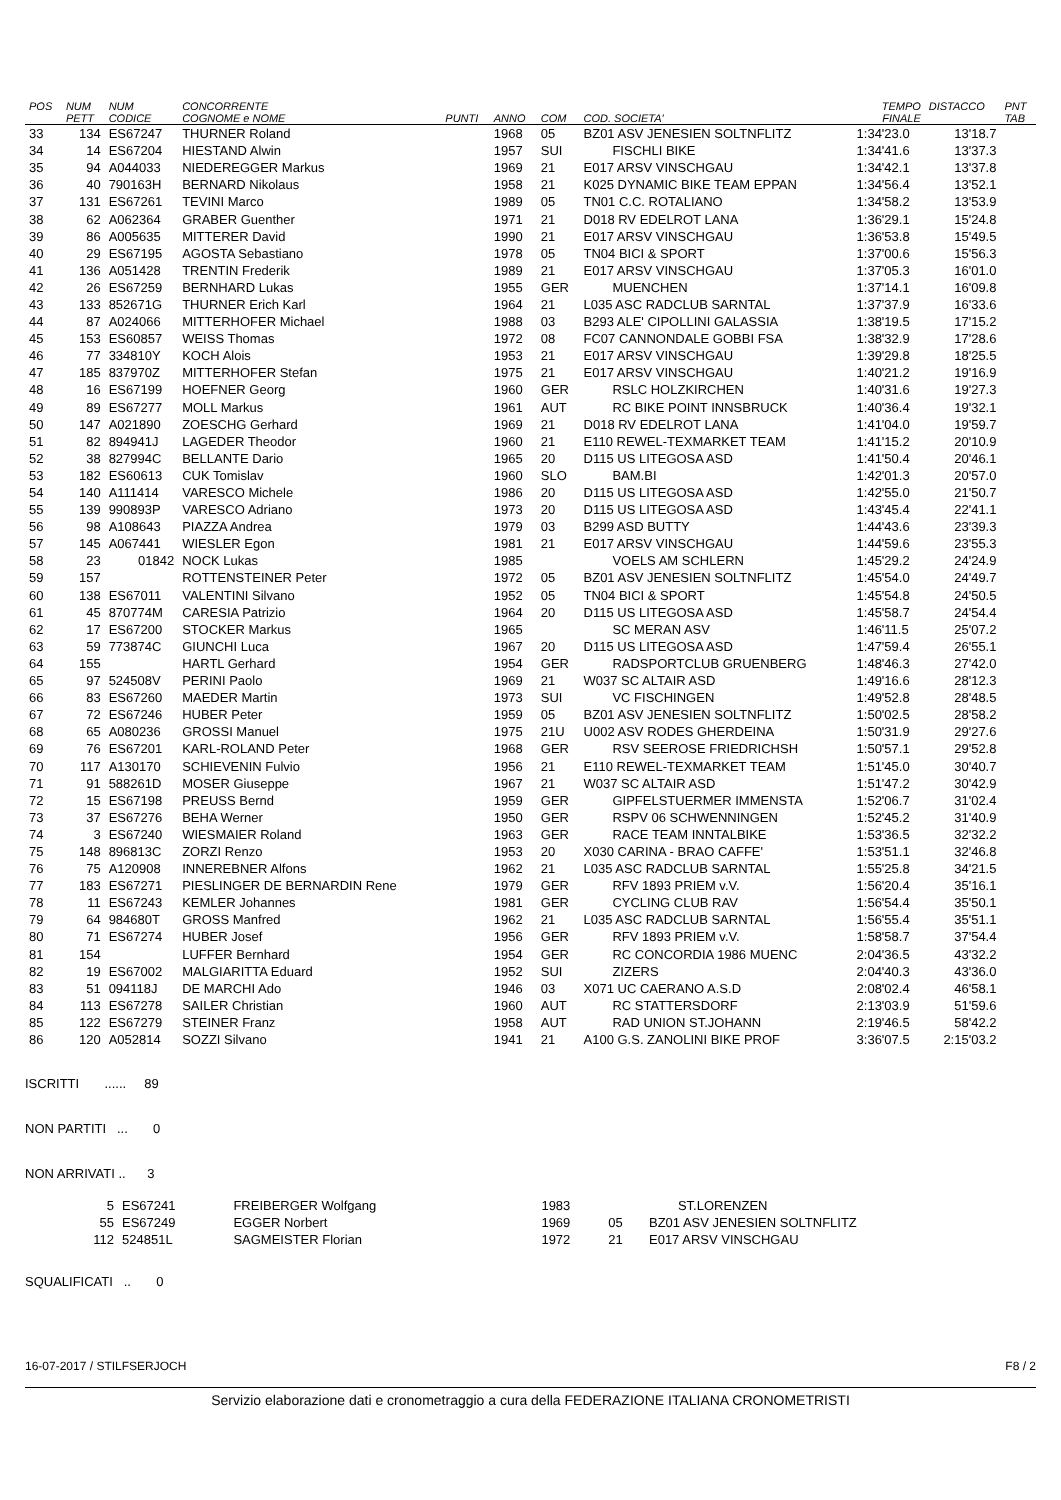| POS | NUM PETT | NUM CODICE | CONCORRENTE COGNOME e NOME | PUNTI | ANNO | COM | COD. SOCIETA' | TEMPO FINALE | DISTACCO | PNT TAB |
| --- | --- | --- | --- | --- | --- | --- | --- | --- | --- | --- |
| 33 | 134 | ES67247 | THURNER Roland | | 1968 | 05 | BZ01 ASV JENESIEN SOLTNFLITZ | 1:34'23.0 | 13'18.7 | |
| 34 | 14 | ES67204 | HIESTAND Alwin | | 1957 | SUI | FISCHLI BIKE | 1:34'41.6 | 13'37.3 | |
| 35 | 94 | A044033 | NIEDEREGGER Markus | | 1969 | 21 | E017 ARSV VINSCHGAU | 1:34'42.1 | 13'37.8 | |
| 36 | 40 | 790163H | BERNARD Nikolaus | | 1958 | 21 | K025 DYNAMIC BIKE TEAM EPPAN | 1:34'56.4 | 13'52.1 | |
| 37 | 131 | ES67261 | TEVINI Marco | | 1989 | 05 | TN01 C.C. ROTALIANO | 1:34'58.2 | 13'53.9 | |
| 38 | 62 | A062364 | GRABER Guenther | | 1971 | 21 | D018 RV EDELROT LANA | 1:36'29.1 | 15'24.8 | |
| 39 | 86 | A005635 | MITTERER David | | 1990 | 21 | E017 ARSV VINSCHGAU | 1:36'53.8 | 15'49.5 | |
| 40 | 29 | ES67195 | AGOSTA Sebastiano | | 1978 | 05 | TN04 BICI & SPORT | 1:37'00.6 | 15'56.3 | |
| 41 | 136 | A051428 | TRENTIN Frederik | | 1989 | 21 | E017 ARSV VINSCHGAU | 1:37'05.3 | 16'01.0 | |
| 42 | 26 | ES67259 | BERNHARD Lukas | | 1955 | GER | MUENCHEN | 1:37'14.1 | 16'09.8 | |
| 43 | 133 | 852671G | THURNER Erich Karl | | 1964 | 21 | L035 ASC RADCLUB SARNTAL | 1:37'37.9 | 16'33.6 | |
| 44 | 87 | A024066 | MITTERHOFER Michael | | 1988 | 03 | B293 ALE' CIPOLLINI GALASSIA | 1:38'19.5 | 17'15.2 | |
| 45 | 153 | ES60857 | WEISS Thomas | | 1972 | 08 | FC07 CANNONDALE GOBBI FSA | 1:38'32.9 | 17'28.6 | |
| 46 | 77 | 334810Y | KOCH Alois | | 1953 | 21 | E017 ARSV VINSCHGAU | 1:39'29.8 | 18'25.5 | |
| 47 | 185 | 837970Z | MITTERHOFER Stefan | | 1975 | 21 | E017 ARSV VINSCHGAU | 1:40'21.2 | 19'16.9 | |
| 48 | 16 | ES67199 | HOEFNER Georg | | 1960 | GER | RSLC HOLZKIRCHEN | 1:40'31.6 | 19'27.3 | |
| 49 | 89 | ES67277 | MOLL Markus | | 1961 | AUT | RC BIKE POINT INNSBRUCK | 1:40'36.4 | 19'32.1 | |
| 50 | 147 | A021890 | ZOESCHG Gerhard | | 1969 | 21 | D018 RV EDELROT LANA | 1:41'04.0 | 19'59.7 | |
| 51 | 82 | 894941J | LAGEDER Theodor | | 1960 | 21 | E110 REWEL-TEXMARKET TEAM | 1:41'15.2 | 20'10.9 | |
| 52 | 38 | 827994C | BELLANTE Dario | | 1965 | 20 | D115 US LITEGOSA ASD | 1:41'50.4 | 20'46.1 | |
| 53 | 182 | ES60613 | CUK Tomislav | | 1960 | SLO | BAM.BI | 1:42'01.3 | 20'57.0 | |
| 54 | 140 | A111414 | VARESCO Michele | | 1986 | 20 | D115 US LITEGOSA ASD | 1:42'55.0 | 21'50.7 | |
| 55 | 139 | 990893P | VARESCO Adriano | | 1973 | 20 | D115 US LITEGOSA ASD | 1:43'45.4 | 22'41.1 | |
| 56 | 98 | A108643 | PIAZZA Andrea | | 1979 | 03 | B299 ASD BUTTY | 1:44'43.6 | 23'39.3 | |
| 57 | 145 | A067441 | WIESLER Egon | | 1981 | 21 | E017 ARSV VINSCHGAU | 1:44'59.6 | 23'55.3 | |
| 58 | 23 | 01842 | NOCK Lukas | | 1985 | | VOELS AM SCHLERN | 1:45'29.2 | 24'24.9 | |
| 59 | 157 | | ROTTENSTEINER Peter | | 1972 | 05 | BZ01 ASV JENESIEN SOLTNFLITZ | 1:45'54.0 | 24'49.7 | |
| 60 | 138 | ES67011 | VALENTINI Silvano | | 1952 | 05 | TN04 BICI & SPORT | 1:45'54.8 | 24'50.5 | |
| 61 | 45 | 870774M | CARESIA Patrizio | | 1964 | 20 | D115 US LITEGOSA ASD | 1:45'58.7 | 24'54.4 | |
| 62 | 17 | ES67200 | STOCKER Markus | | 1965 | | SC MERAN ASV | 1:46'11.5 | 25'07.2 | |
| 63 | 59 | 773874C | GIUNCHI Luca | | 1967 | 20 | D115 US LITEGOSA ASD | 1:47'59.4 | 26'55.1 | |
| 64 | 155 | | HARTL Gerhard | | 1954 | GER | RADSPORTCLUB GRUENBERG | 1:48'46.3 | 27'42.0 | |
| 65 | 97 | 524508V | PERINI Paolo | | 1969 | 21 | W037 SC ALTAIR ASD | 1:49'16.6 | 28'12.3 | |
| 66 | 83 | ES67260 | MAEDER Martin | | 1973 | SUI | VC FISCHINGEN | 1:49'52.8 | 28'48.5 | |
| 67 | 72 | ES67246 | HUBER Peter | | 1959 | 05 | BZ01 ASV JENESIEN SOLTNFLITZ | 1:50'02.5 | 28'58.2 | |
| 68 | 65 | A080236 | GROSSI Manuel | | 1975 | 21U | U002 ASV RODES GHERDEINA | 1:50'31.9 | 29'27.6 | |
| 69 | 76 | ES67201 | KARL-ROLAND Peter | | 1968 | GER | RSV SEEROSE FRIEDRICHSH | 1:50'57.1 | 29'52.8 | |
| 70 | 117 | A130170 | SCHIEVENIN Fulvio | | 1956 | 21 | E110 REWEL-TEXMARKET TEAM | 1:51'45.0 | 30'40.7 | |
| 71 | 91 | 588261D | MOSER Giuseppe | | 1967 | 21 | W037 SC ALTAIR ASD | 1:51'47.2 | 30'42.9 | |
| 72 | 15 | ES67198 | PREUSS Bernd | | 1959 | GER | GIPFELSTUERMER IMMENSTA | 1:52'06.7 | 31'02.4 | |
| 73 | 37 | ES67276 | BEHA Werner | | 1950 | GER | RSPV 06 SCHWENNINGEN | 1:52'45.2 | 31'40.9 | |
| 74 | 3 | ES67240 | WIESMAIER Roland | | 1963 | GER | RACE TEAM INNTALBIKE | 1:53'36.5 | 32'32.2 | |
| 75 | 148 | 896813C | ZORZI Renzo | | 1953 | 20 | X030 CARINA - BRAO CAFFE' | 1:53'51.1 | 32'46.8 | |
| 76 | 75 | A120908 | INNEREBNER Alfons | | 1962 | 21 | L035 ASC RADCLUB SARNTAL | 1:55'25.8 | 34'21.5 | |
| 77 | 183 | ES67271 | PIESLINGER DE BERNARDIN Rene | | 1979 | GER | RFV 1893 PRIEM v.V. | 1:56'20.4 | 35'16.1 | |
| 78 | 11 | ES67243 | KEMLER Johannes | | 1981 | GER | CYCLING CLUB RAV | 1:56'54.4 | 35'50.1 | |
| 79 | 64 | 984680T | GROSS Manfred | | 1962 | 21 | L035 ASC RADCLUB SARNTAL | 1:56'55.4 | 35'51.1 | |
| 80 | 71 | ES67274 | HUBER Josef | | 1956 | GER | RFV 1893 PRIEM v.V. | 1:58'58.7 | 37'54.4 | |
| 81 | 154 | | LUFFER Bernhard | | 1954 | GER | RC CONCORDIA 1986 MUENC | 2:04'36.5 | 43'32.2 | |
| 82 | 19 | ES67002 | MALGIARITTA Eduard | | 1952 | SUI | ZIZERS | 2:04'40.3 | 43'36.0 | |
| 83 | 51 | 094118J | DE MARCHI Ado | | 1946 | 03 | X071 UC CAERANO A.S.D | 2:08'02.4 | 46'58.1 | |
| 84 | 113 | ES67278 | SAILER Christian | | 1960 | AUT | RC STATTERSDORF | 2:13'03.9 | 51'59.6 | |
| 85 | 122 | ES67279 | STEINER Franz | | 1958 | AUT | RAD UNION ST.JOHANN | 2:19'46.5 | 58'42.2 | |
| 86 | 120 | A052814 | SOZZI Silvano | | 1941 | 21 | A100 G.S. ZANOLINI BIKE PROF | 3:36'07.5 | 2:15'03.2 | |
ISCRITTI ...... 89
NON PARTITI ... 0
NON ARRIVATI .. 3
| | 5 | ES67241 | FREIBERGER Wolfgang | 1983 | | ST.LORENZEN |
| | 55 | ES67249 | EGGER Norbert | 1969 | 05 | BZ01 ASV JENESIEN SOLTNFLITZ |
| | 112 | 524851L | SAGMEISTER Florian | 1972 | 21 | E017 ARSV VINSCHGAU |
SQUALIFICATI .. 0
16-07-2017 / STILFSERJOCH F8 / 2
Servizio elaborazione dati e cronometraggio a cura della FEDERAZIONE ITALIANA CRONOMETRISTI